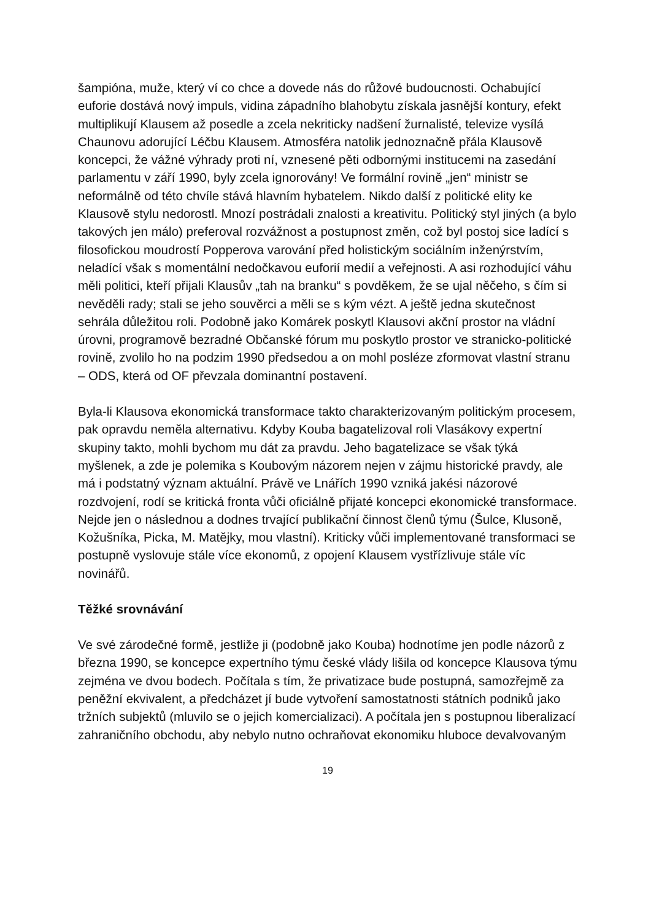šampióna, muže, který ví co chce a dovede nás do růžové budoucnosti. Ochabující euforie dostává nový impuls, vidina západního blahobytu získala jasnější kontury, efekt multiplikují Klausem až posedle a zcela nekriticky nadšení žurnalisté, televize vysílá Chaunovu adorující Léčbu Klausem. Atmosféra natolik jednoznačně přála Klausově koncepci, že vážné výhrady proti ní, vznesené pěti odbornými institucemi na zasedání parlamentu v září 1990, byly zcela ignorovány! Ve formální rovině „jen“ ministr se neformálně od této chvíle stává hlavním hybatelem. Nikdo další z politické elity ke Klausově stylu nedorostl. Mnozí postrádali znalosti a kreativitu. Politický styl jiných (a bylo takových jen málo) preferoval rozvážnost a postupnost změn, což byl postoj sice ladící s filosofickou moudrostí Popperova varování před holistickým sociálním inženýrstvím, neladící však s momentální nedočkavou euforií medií a veřejnosti. A asi rozhodující váhu měli politici, kteří přijali Klausův „tah na branku“ s povděkem, že se ujal něčeho, s čím si nevěděli rady; stali se jeho souvěrci a měli se s kým vézt. A ještě jedna skutečnost sehrála důležitou roli. Podobně jako Komárek poskytl Klausovi akční prostor na vládní úrovni, programově bezradné Občanské fórum mu poskytlo prostor ve stranicko-politické rovině, zvolilo ho na podzim 1990 předsedou a on mohl posléze zformovat vlastní stranu – ODS, která od OF převzala dominantní postavení.
Byla-li Klausova ekonomická transformace takto charakterizovaným politickým procesem, pak opravdu neměla alternativu. Kdyby Kouba bagatelizoval roli Vlasákovy expertní skupiny takto, mohli bychom mu dát za pravdu. Jeho bagatelizace se však týká myšlenek, a zde je polemika s Koubovým názorem nejen v zájmu historické pravdy, ale má i podstatný význam aktuální. Právě ve Lnářích 1990 vzniká jakési názorové rozdvojení, rodí se kritická fronta vůči oficiálně přijaté koncepci ekonomické transformace. Nejde jen o následnou a dodnes trvající publikační činnost členů týmu (Šulce, Klusoně, Kožušníka, Picka, M. Matějky, mou vlastní). Kriticky vůči implementované transformaci se postupně vyslovuje stále více ekonomů, z opojení Klausem vystřízlivuje stále víc novinářů.
Těžké srovnávání
Ve své zárodečné formě, jestliže ji (podobně jako Kouba) hodnotíme jen podle názorů z března 1990, se koncepce expertního týmu české vlády lišila od koncepce Klausova týmu zejména ve dvou bodech. Počítala s tím, že privatizace bude postupná, samozřejmě za peněžní ekvivalent, a předcházet jí bude vytvoření samostatnosti státních podniků jako tržních subjektů (mluvilo se o jejich komercializaci). A počítala jen s postupnou liberalizací zahraničního obchodu, aby nebylo nutno ochraňovat ekonomiku hluboce devalvovaným
19